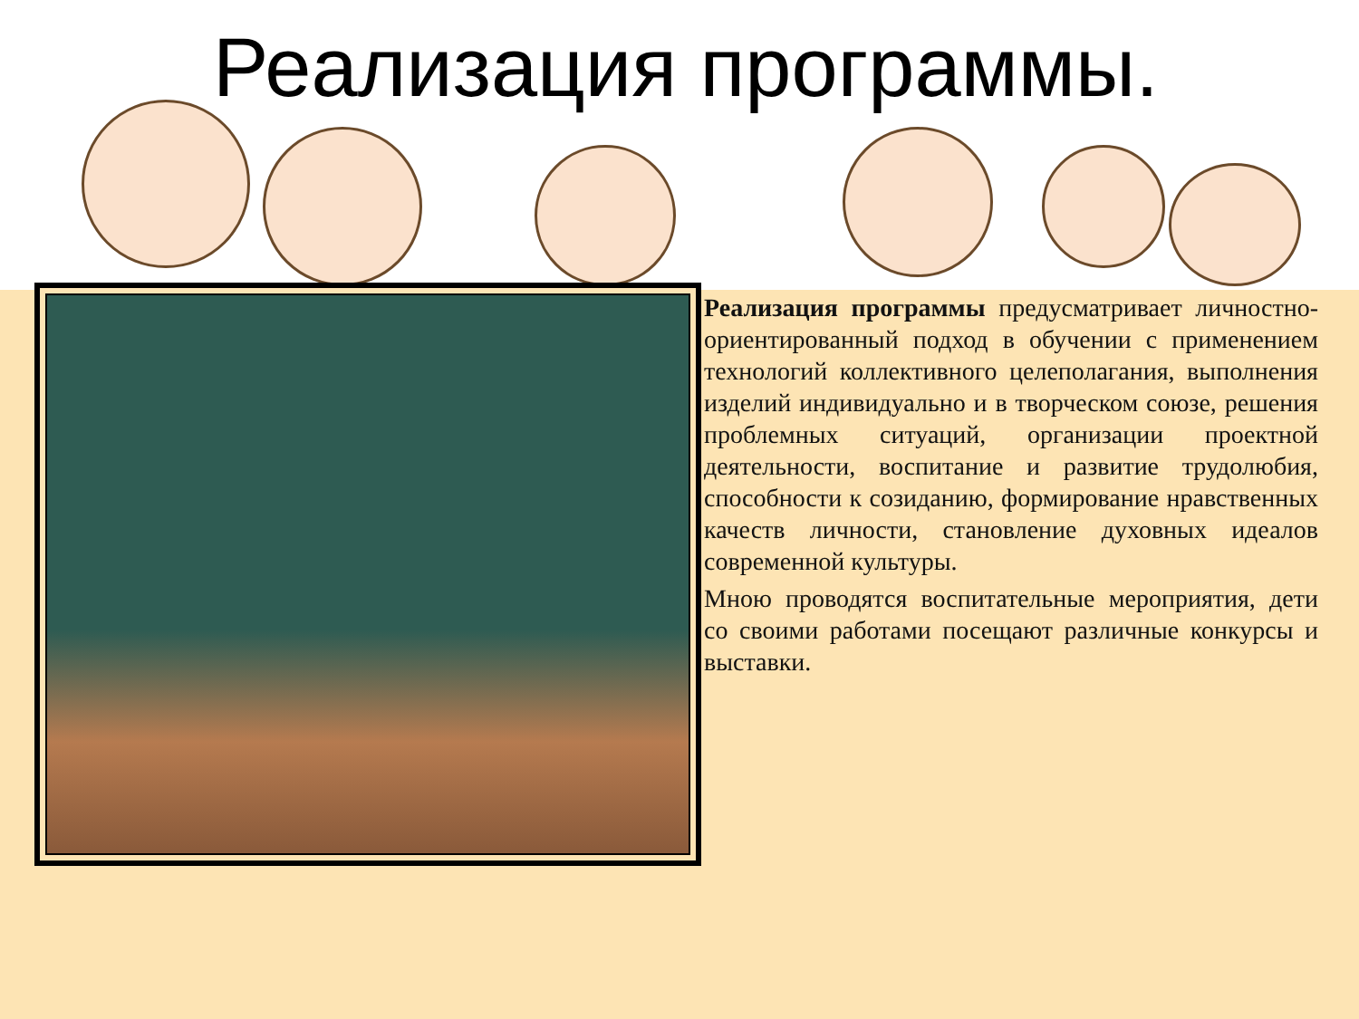Реализация программы.
Реализация программы предусматривает личностно-ориентированный подход в обучении с применением технологий коллективного целеполагания, выполнения изделий индивидуально и в творческом союзе, решения проблемных ситуаций, организации проектной деятельности, воспитание и развитие трудолюбия, способности к созиданию, формирование нравственных качеств личности, становление духовных идеалов современной культуры.
Мною проводятся воспитательные мероприятия, дети со своими работами посещают различные конкурсы и выставки.